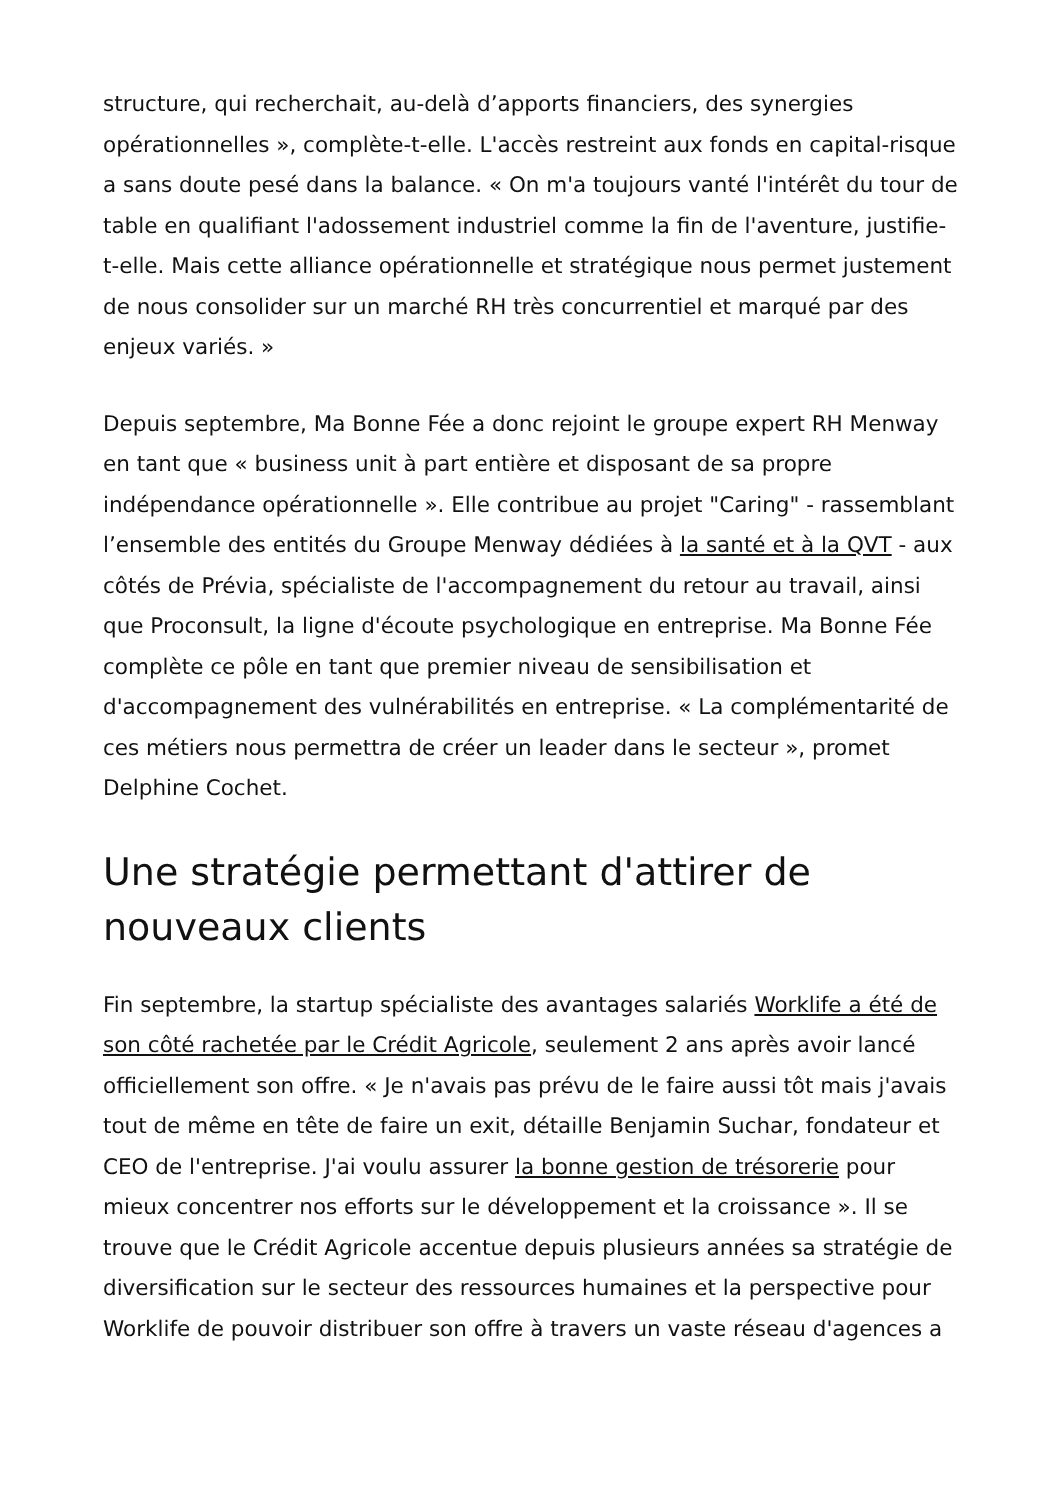structure, qui recherchait, au-delà d’apports financiers, des synergies opérationnelles », complète-t-elle. L'accès restreint aux fonds en capital-risque a sans doute pesé dans la balance. « On m'a toujours vanté l'intérêt du tour de table en qualifiant l'adossement industriel comme la fin de l'aventure, justifie-t-elle. Mais cette alliance opérationnelle et stratégique nous permet justement de nous consolider sur un marché RH très concurrentiel et marqué par des enjeux variés. »
Depuis septembre, Ma Bonne Fée a donc rejoint le groupe expert RH Menway en tant que « business unit à part entière et disposant de sa propre indépendance opérationnelle ». Elle contribue au projet "Caring" - rassemblant l’ensemble des entités du Groupe Menway dédiées à la santé et à la QVT - aux côtés de Prévia, spécialiste de l'accompagnement du retour au travail, ainsi que Proconsult, la ligne d'écoute psychologique en entreprise. Ma Bonne Fée complète ce pôle en tant que premier niveau de sensibilisation et d'accompagnement des vulnérabilités en entreprise. « La complémentarité de ces métiers nous permettra de créer un leader dans le secteur », promet Delphine Cochet.
Une stratégie permettant d'attirer de nouveaux clients
Fin septembre, la startup spécialiste des avantages salariés Worklife a été de son côté rachetée par le Crédit Agricole, seulement 2 ans après avoir lancé officiellement son offre. « Je n'avais pas prévu de le faire aussi tôt mais j'avais tout de même en tête de faire un exit, détaille Benjamin Suchar, fondateur et CEO de l'entreprise. J'ai voulu assurer la bonne gestion de trésorerie pour mieux concentrer nos efforts sur le développement et la croissance ». Il se trouve que le Crédit Agricole accentue depuis plusieurs années sa stratégie de diversification sur le secteur des ressources humaines et la perspective pour Worklife de pouvoir distribuer son offre à travers un vaste réseau d'agences a